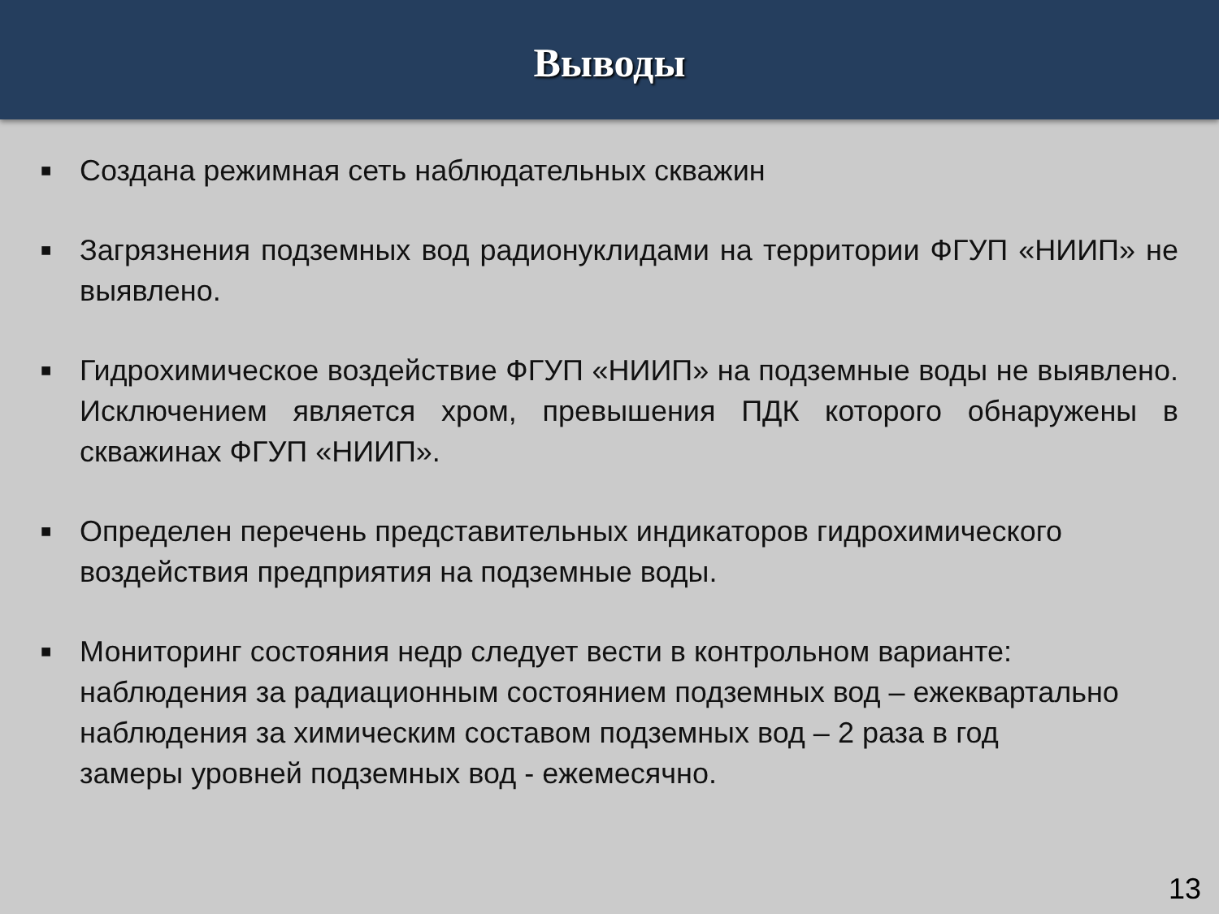Выводы
■ Создана режимная сеть наблюдательных скважин
■ Загрязнения подземных вод радионуклидами на территории ФГУП «НИИП» не выявлено.
■ Гидрохимическое воздействие ФГУП «НИИП» на подземные воды не выявлено. Исключением является хром, превышения ПДК которого обнаружены в скважинах ФГУП «НИИП».
■ Определен перечень представительных индикаторов гидрохимического воздействия предприятия на подземные воды.
■ Мониторинг состояния недр следует вести в контрольном варианте:
наблюдения за радиационным состоянием подземных вод – ежеквартально
наблюдения за химическим составом подземных вод – 2 раза в год
замеры уровней подземных вод - ежемесячно.
13